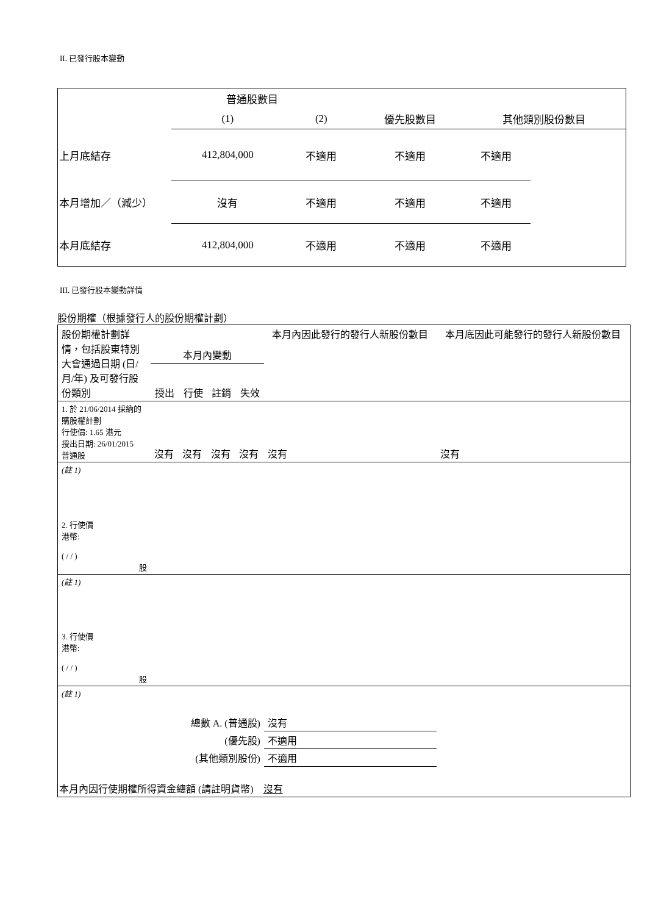II. 已發行股本變動
| | 普通股數目 | | | | |
| | (1) | (2) | 優先股數目 | 其他類別股份數目 | |
| 上月底結存 | 412,804,000 | 不適用 | 不適用 | 不適用 | |
| 本月增加／（減少） | 沒有 | 不適用 | 不適用 | 不適用 | |
| 本月底結存 | 412,804,000 | 不適用 | 不適用 | 不適用 | |
III. 已發行股本變動詳情
股份期權（根據發行人的股份期權計劃）
| 股份期權計劃詳情，包括股東特別大會通過日期 (日/月/年) 及可發行股份類別 | 本月內變動 | | | | 本月內因此發行的發行人新股份數目 | 本月底因此可能發行的發行人新股份數目 |
| | 授出 | 行使 | 註銷 | 失效 | | |
| 1. 於 21/06/2014 採納的購股權計劃 行使價: 1.65 港元 授出日期: 26/01/2015 普通股 | 沒有 | 沒有 | 沒有 | 沒有 | 沒有 | 沒有 |
| (註 1) | | | | | | |
| 2. 行使價 港幣: ( / / ) 股 | | | | | | |
| (註 1) | | | | | | |
| 3. 行使價 港幣: ( / / ) 股 | | | | | | |
| (註 1) | | | | | | |
| 總數 A. (普通股) | | | | | 沒有 | |
| (優先股) | | | | | 不適用 | |
| (其他類別股份) | | | | | 不適用 | |
| 本月內因行使期權所得資金總額 (請註明貨幣) 沒有 | | | | | | |